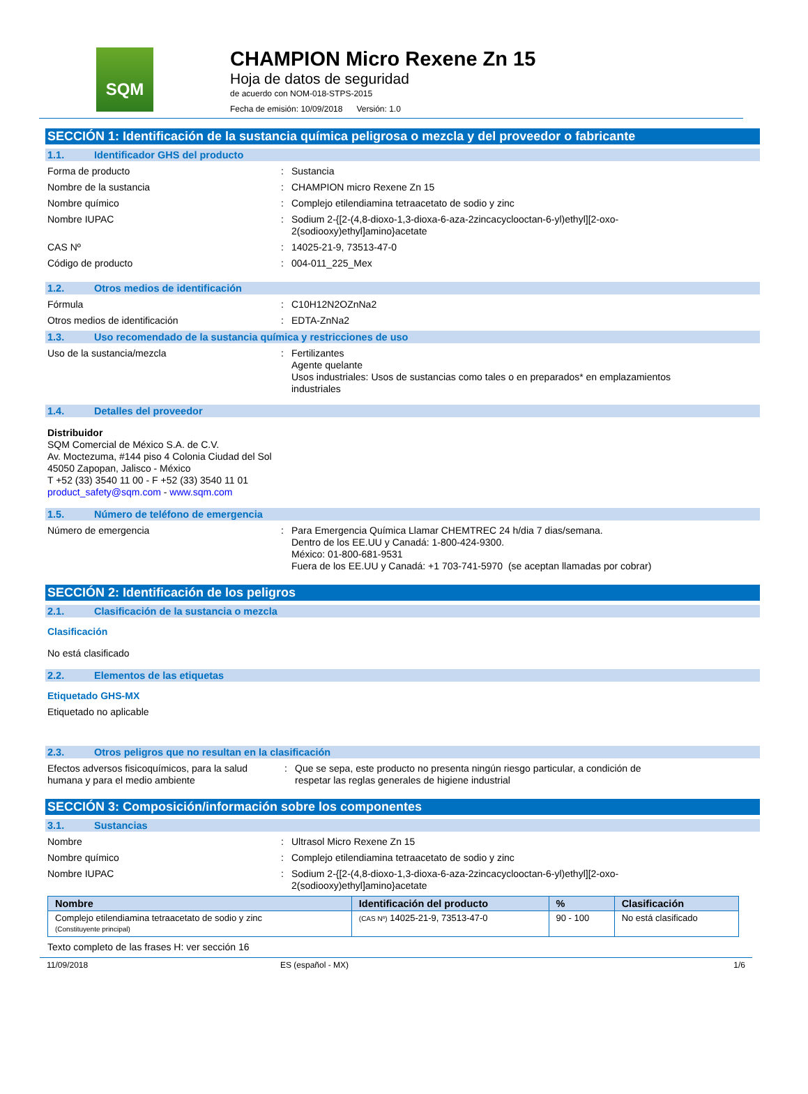SQM
CHAMPION Micro Rexene Zn 15
Hoja de datos de seguridad
de acuerdo con NOM-018-STPS-2015
Fecha de emisión: 10/09/2018 Versión: 1.0
SECCIÓN 1: Identificación de la sustancia química peligrosa o mezcla y del proveedor o fabricante
1.1. Identificador GHS del producto
Forma de producto : Sustancia
Nombre de la sustancia : CHAMPION micro Rexene Zn 15
Nombre químico : Complejo etilendiamina tetraacetato de sodio y zinc
Nombre IUPAC : Sodium 2-{[2-(4,8-dioxo-1,3-dioxa-6-aza-2zincacyclooctan-6-yl)ethyl][2-oxo-
2(sodiooxy)ethyl]amino}acetate
CAS Nº : 14025-21-9, 73513-47-0
Código de producto : 004-011_225_Mex
1.2. Otros medios de identificación
Fórmula : C10H12N2OZnNa2
Otros medios de identificación : EDTA-ZnNa2
1.3. Uso recomendado de la sustancia química y restricciones de uso
Uso de la sustancia/mezcla : Fertilizantes
Agente quelante
Usos industriales: Usos de sustancias como tales o en preparados* en emplazamientos
industriales
1.4. Detalles del proveedor
Distribuidor
SQM Comercial de México S.A. de C.V.
Av. Moctezuma, #144 piso 4 Colonia Ciudad del Sol
45050 Zapopan, Jalisco - México
T +52 (33) 3540 11 00 - F +52 (33) 3540 11 01
product_safety@sqm.com - www.sqm.com
1.5. Número de teléfono de emergencia
Número de emergencia : Para Emergencia Química Llamar CHEMTREC 24 h/dia 7 dias/semana.
Dentro de los EE.UU y Canadá: 1-800-424-9300.
México: 01-800-681-9531
Fuera de los EE.UU y Canadá: +1 703-741-5970 (se aceptan llamadas por cobrar)
SECCIÓN 2: Identificación de los peligros
2.1. Clasificación de la sustancia o mezcla
Clasificación
No está clasificado
2.2. Elementos de las etiquetas
Etiquetado GHS-MX
Etiquetado no aplicable
2.3. Otros peligros que no resultan en la clasificación
Efectos adversos fisicoquímicos, para la salud humana y para el medio ambiente
: Que se sepa, este producto no presenta ningún riesgo particular, a condición de
respetar las reglas generales de higiene industrial
SECCIÓN 3: Composición/información sobre los componentes
3.1. Sustancias
Nombre : Ultrasol Micro Rexene Zn 15
Nombre químico : Complejo etilendiamina tetraacetato de sodio y zinc
Nombre IUPAC : Sodium 2-{[2-(4,8-dioxo-1,3-dioxa-6-aza-2zincacyclooctan-6-yl)ethyl][2-oxo-
2(sodiooxy)ethyl]amino}acetate
| Nombre | Identificación del producto | % | Clasificación |
| --- | --- | --- | --- |
| Complejo etilendiamina tetraacetato de sodio y zinc (Constituyente principal) | (CAS Nº) 14025-21-9, 73513-47-0 | 90 - 100 | No está clasificado |
Texto completo de las frases H: ver sección 16
11/09/2018 ES (español - MX) 1/6